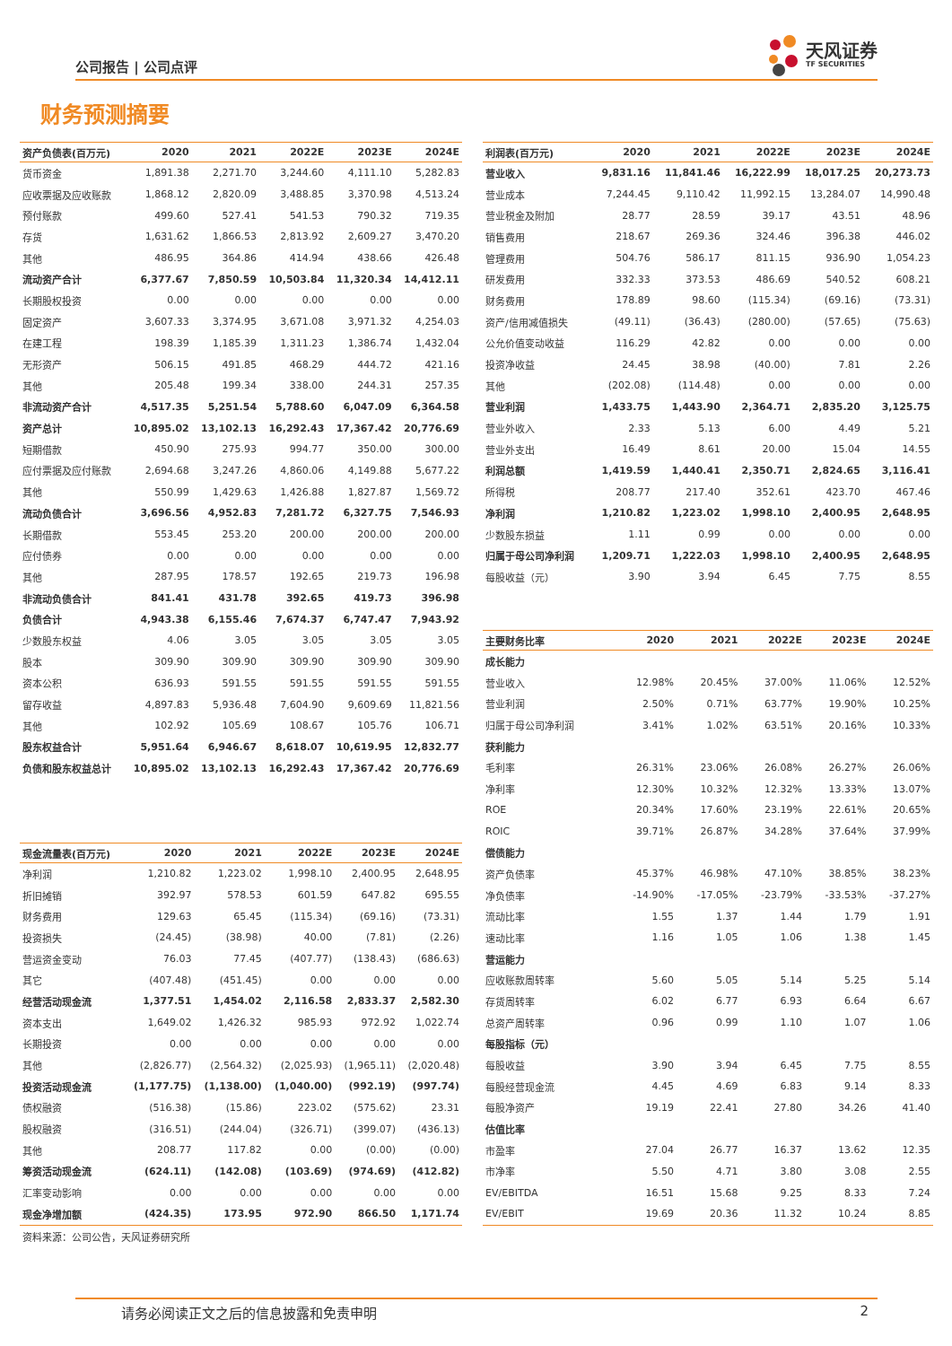公司报告 | 公司点评
天风证券
TF SECURITIES
财务预测摘要
| 资产负债表(百万元) | 2020 | 2021 | 2022E | 2023E | 2024E |
| --- | --- | --- | --- | --- | --- |
| 货币资金 | 1,891.38 | 2,271.70 | 3,244.60 | 4,111.10 | 5,282.83 |
| 应收票据及应收账款 | 1,868.12 | 2,820.09 | 3,488.85 | 3,370.98 | 4,513.24 |
| 预付账款 | 499.60 | 527.41 | 541.53 | 790.32 | 719.35 |
| 存货 | 1,631.62 | 1,866.53 | 2,813.92 | 2,609.27 | 3,470.20 |
| 其他 | 486.95 | 364.86 | 414.94 | 438.66 | 426.48 |
| 流动资产合计 | 6,377.67 | 7,850.59 | 10,503.84 | 11,320.34 | 14,412.11 |
| 长期股权投资 | 0.00 | 0.00 | 0.00 | 0.00 | 0.00 |
| 固定资产 | 3,607.33 | 3,374.95 | 3,671.08 | 3,971.32 | 4,254.03 |
| 在建工程 | 198.39 | 1,185.39 | 1,311.23 | 1,386.74 | 1,432.04 |
| 无形资产 | 506.15 | 491.85 | 468.29 | 444.72 | 421.16 |
| 其他 | 205.48 | 199.34 | 338.00 | 244.31 | 257.35 |
| 非流动资产合计 | 4,517.35 | 5,251.54 | 5,788.60 | 6,047.09 | 6,364.58 |
| 资产总计 | 10,895.02 | 13,102.13 | 16,292.43 | 17,367.42 | 20,776.69 |
| 短期借款 | 450.90 | 275.93 | 994.77 | 350.00 | 300.00 |
| 应付票据及应付账款 | 2,694.68 | 3,247.26 | 4,860.06 | 4,149.88 | 5,677.22 |
| 其他 | 550.99 | 1,429.63 | 1,426.88 | 1,827.87 | 1,569.72 |
| 流动负债合计 | 3,696.56 | 4,952.83 | 7,281.72 | 6,327.75 | 7,546.93 |
| 长期借款 | 553.45 | 253.20 | 200.00 | 200.00 | 200.00 |
| 应付债券 | 0.00 | 0.00 | 0.00 | 0.00 | 0.00 |
| 其他 | 287.95 | 178.57 | 192.65 | 219.73 | 196.98 |
| 非流动负债合计 | 841.41 | 431.78 | 392.65 | 419.73 | 396.98 |
| 负债合计 | 4,943.38 | 6,155.46 | 7,674.37 | 6,747.47 | 7,943.92 |
| 少数股东权益 | 4.06 | 3.05 | 3.05 | 3.05 | 3.05 |
| 股本 | 309.90 | 309.90 | 309.90 | 309.90 | 309.90 |
| 资本公积 | 636.93 | 591.55 | 591.55 | 591.55 | 591.55 |
| 留存收益 | 4,897.83 | 5,936.48 | 7,604.90 | 9,609.69 | 11,821.56 |
| 其他 | 102.92 | 105.69 | 108.67 | 105.76 | 106.71 |
| 股东权益合计 | 5,951.64 | 6,946.67 | 8,618.07 | 10,619.95 | 12,832.77 |
| 负债和股东权益总计 | 10,895.02 | 13,102.13 | 16,292.43 | 17,367.42 | 20,776.69 |
| 现金流量表(百万元) | 2020 | 2021 | 2022E | 2023E | 2024E |
| --- | --- | --- | --- | --- | --- |
| 净利润 | 1,210.82 | 1,223.02 | 1,998.10 | 2,400.95 | 2,648.95 |
| 折旧摊销 | 392.97 | 578.53 | 601.59 | 647.82 | 695.55 |
| 财务费用 | 129.63 | 65.45 | (115.34) | (69.16) | (73.31) |
| 投资损失 | (24.45) | (38.98) | 40.00 | (7.81) | (2.26) |
| 营运资金变动 | 76.03 | 77.45 | (407.77) | (138.43) | (686.63) |
| 其它 | (407.48) | (451.45) | 0.00 | 0.00 | 0.00 |
| 经营活动现金流 | 1,377.51 | 1,454.02 | 2,116.58 | 2,833.37 | 2,582.30 |
| 资本支出 | 1,649.02 | 1,426.32 | 985.93 | 972.92 | 1,022.74 |
| 长期投资 | 0.00 | 0.00 | 0.00 | 0.00 | 0.00 |
| 其他 | (2,826.77) | (2,564.32) | (2,025.93) | (1,965.11) | (2,020.48) |
| 投资活动现金流 | (1,177.75) | (1,138.00) | (1,040.00) | (992.19) | (997.74) |
| 债权融资 | (516.38) | (15.86) | 223.02 | (575.62) | 23.31 |
| 股权融资 | (316.51) | (244.04) | (326.71) | (399.07) | (436.13) |
| 其他 | 208.77 | 117.82 | 0.00 | (0.00) | (0.00) |
| 筹资活动现金流 | (624.11) | (142.08) | (103.69) | (974.69) | (412.82) |
| 汇率变动影响 | 0.00 | 0.00 | 0.00 | 0.00 | 0.00 |
| 现金净增加额 | (424.35) | 173.95 | 972.90 | 866.50 | 1,171.74 |
资料来源：公司公告，天风证券研究所
| 利润表(百万元) | 2020 | 2021 | 2022E | 2023E | 2024E |
| --- | --- | --- | --- | --- | --- |
| 营业收入 | 9,831.16 | 11,841.46 | 16,222.99 | 18,017.25 | 20,273.73 |
| 营业成本 | 7,244.45 | 9,110.42 | 11,992.15 | 13,284.07 | 14,990.48 |
| 营业税金及附加 | 28.77 | 28.59 | 39.17 | 43.51 | 48.96 |
| 销售费用 | 218.67 | 269.36 | 324.46 | 396.38 | 446.02 |
| 管理费用 | 504.76 | 586.17 | 811.15 | 936.90 | 1,054.23 |
| 研发费用 | 332.33 | 373.53 | 486.69 | 540.52 | 608.21 |
| 财务费用 | 178.89 | 98.60 | (115.34) | (69.16) | (73.31) |
| 资产/信用减值损失 | (49.11) | (36.43) | (280.00) | (57.65) | (75.63) |
| 公允价值变动收益 | 116.29 | 42.82 | 0.00 | 0.00 | 0.00 |
| 投资净收益 | 24.45 | 38.98 | (40.00) | 7.81 | 2.26 |
| 其他 | (202.08) | (114.48) | 0.00 | 0.00 | 0.00 |
| 营业利润 | 1,433.75 | 1,443.90 | 2,364.71 | 2,835.20 | 3,125.75 |
| 营业外收入 | 2.33 | 5.13 | 6.00 | 4.49 | 5.21 |
| 营业外支出 | 16.49 | 8.61 | 20.00 | 15.04 | 14.55 |
| 利润总额 | 1,419.59 | 1,440.41 | 2,350.71 | 2,824.65 | 3,116.41 |
| 所得税 | 208.77 | 217.40 | 352.61 | 423.70 | 467.46 |
| 净利润 | 1,210.82 | 1,223.02 | 1,998.10 | 2,400.95 | 2,648.95 |
| 少数股东损益 | 1.11 | 0.99 | 0.00 | 0.00 | 0.00 |
| 归属于母公司净利润 | 1,209.71 | 1,222.03 | 1,998.10 | 2,400.95 | 2,648.95 |
| 每股收益（元） | 3.90 | 3.94 | 6.45 | 7.75 | 8.55 |
| 主要财务比率 | 2020 | 2021 | 2022E | 2023E | 2024E |
| --- | --- | --- | --- | --- | --- |
| 成长能力 | | | | | |
| 营业收入 | 12.98% | 20.45% | 37.00% | 11.06% | 12.52% |
| 营业利润 | 2.50% | 0.71% | 63.77% | 19.90% | 10.25% |
| 归属于母公司净利润 | 3.41% | 1.02% | 63.51% | 20.16% | 10.33% |
| 获利能力 | | | | | |
| 毛利率 | 26.31% | 23.06% | 26.08% | 26.27% | 26.06% |
| 净利率 | 12.30% | 10.32% | 12.32% | 13.33% | 13.07% |
| ROE | 20.34% | 17.60% | 23.19% | 22.61% | 20.65% |
| ROIC | 39.71% | 26.87% | 34.28% | 37.64% | 37.99% |
| 偿债能力 | | | | | |
| 资产负债率 | 45.37% | 46.98% | 47.10% | 38.85% | 38.23% |
| 净负债率 | -14.90% | -17.05% | -23.79% | -33.53% | -37.27% |
| 流动比率 | 1.55 | 1.37 | 1.44 | 1.79 | 1.91 |
| 速动比率 | 1.16 | 1.05 | 1.06 | 1.38 | 1.45 |
| 营运能力 | | | | | |
| 应收账款周转率 | 5.60 | 5.05 | 5.14 | 5.25 | 5.14 |
| 存货周转率 | 6.02 | 6.77 | 6.93 | 6.64 | 6.67 |
| 总资产周转率 | 0.96 | 0.99 | 1.10 | 1.07 | 1.06 |
| 每股指标（元） | | | | | |
| 每股收益 | 3.90 | 3.94 | 6.45 | 7.75 | 8.55 |
| 每股经营现金流 | 4.45 | 4.69 | 6.83 | 9.14 | 8.33 |
| 每股净资产 | 19.19 | 22.41 | 27.80 | 34.26 | 41.40 |
| 估值比率 | | | | | |
| 市盈率 | 27.04 | 26.77 | 16.37 | 13.62 | 12.35 |
| 市净率 | 5.50 | 4.71 | 3.80 | 3.08 | 2.55 |
| EV/EBITDA | 16.51 | 15.68 | 9.25 | 8.33 | 7.24 |
| EV/EBIT | 19.69 | 20.36 | 11.32 | 10.24 | 8.85 |
请务必阅读正文之后的信息披露和免责申明 2